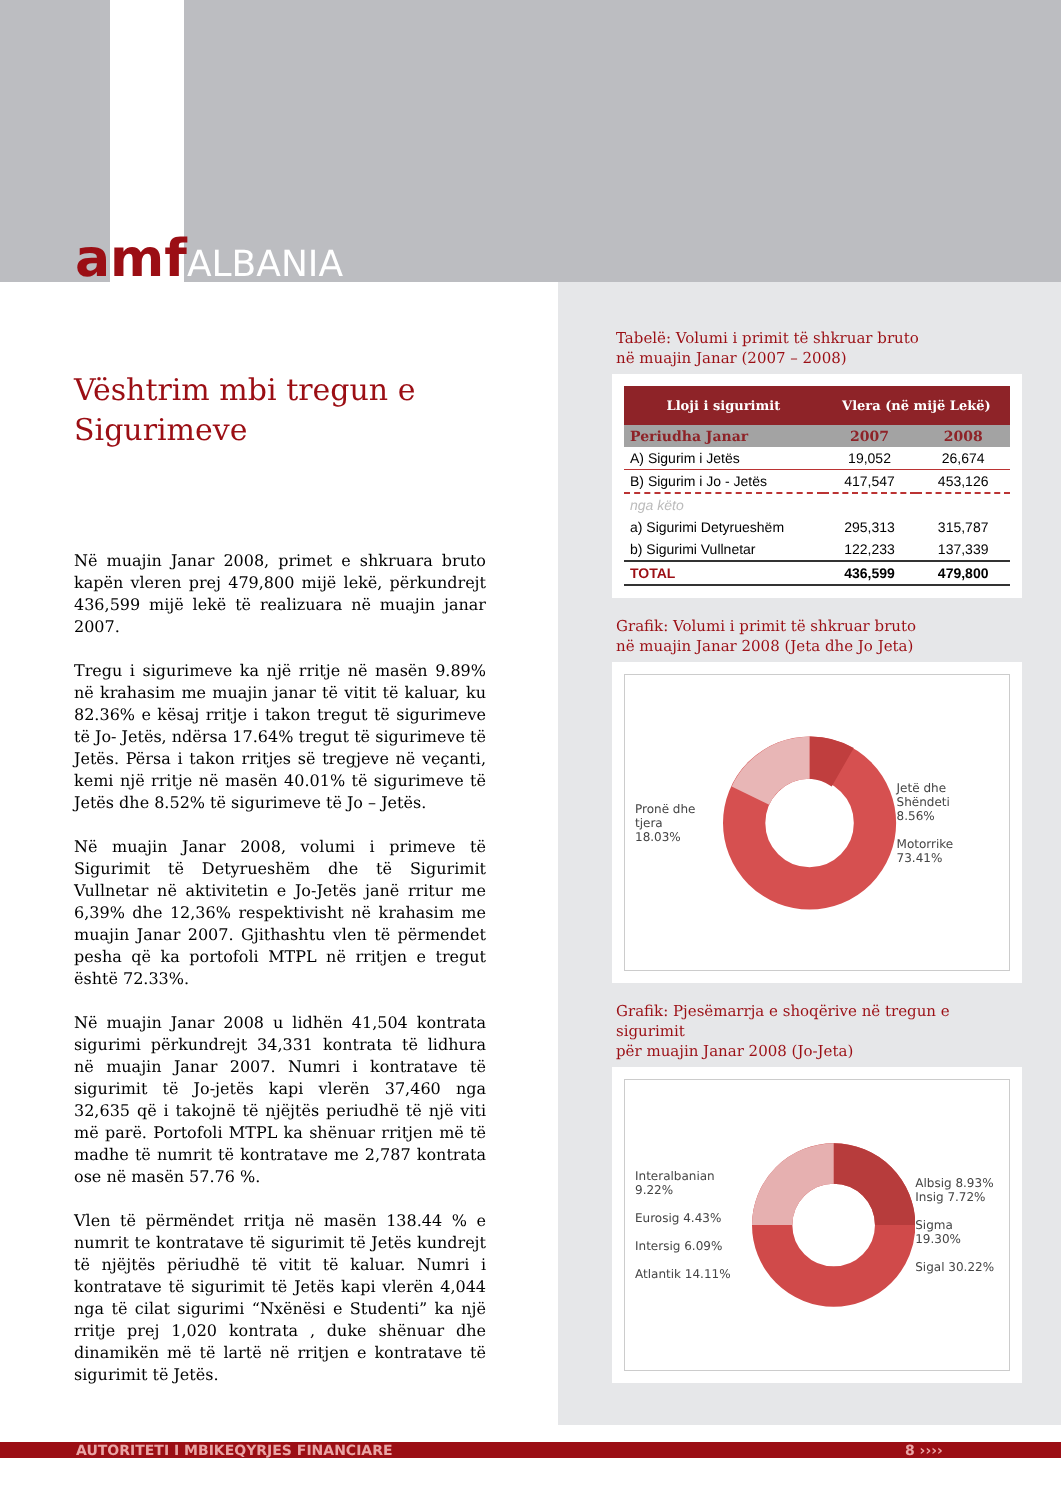amfALBANIA
Vështrim mbi tregun e Sigurimeve
Në muajin Janar 2008, primet e shkruara bruto kapën vleren prej 479,800 mijë lekë, përkundrejt 436,599 mijë lekë të realizuara në muajin janar 2007.
Tregu i sigurimeve ka një rritje në masën 9.89% në krahasim me muajin janar të vitit të kaluar, ku 82.36% e kësaj rritje i takon tregut të sigurimeve të Jo- Jetës, ndërsa 17.64% tregut të sigurimeve të Jetës. Përsa i takon rritjes së tregjeve në veçanti, kemi një rritje në masën 40.01% të sigurimeve të Jetës dhe 8.52% të sigurimeve të Jo – Jetës.
Në muajin Janar 2008, volumi i primeve të Sigurimit të Detyrueshëm dhe të Sigurimit Vullnetar në aktivitetin e Jo-Jetës janë rritur me 6,39% dhe 12,36% respektivisht në krahasim me muajin Janar 2007. Gjithashtu vlen të përmendet pesha që ka portofoli MTPL në rritjen e tregut është 72.33%.
Në muajin Janar 2008 u lidhën 41,504 kontrata sigurimi përkundrejt 34,331 kontrata të lidhura në muajin Janar 2007. Numri i kontratave të sigurimit të Jo-jetës kapi vlerën 37,460 nga 32,635 që i takojnë të njëjtës periudhë të një viti më parë. Portofoli MTPL ka shënuar rritjen më të madhe të numrit të kontratave me 2,787 kontrata ose në masën 57.76 %.
Vlen të përmëndet rritja në masën 138.44 % e numrit te kontratave të sigurimit të Jetës kundrejt të njëjtës përiudhë të vitit të kaluar. Numri i kontratave të sigurimit të Jetës kapi vlerën 4,044 nga të cilat sigurimi “Nxënësi e Studenti” ka një rritje prej 1,020 kontrata , duke shënuar dhe dinamikën më të lartë në rritjen e kontratave të sigurimit të Jetës.
Tabelë: Volumi i primit të shkruar bruto
në muajin Janar (2007 – 2008)
| Lloji i sigurimit | Vlera (në mijë Lekë) | |
| --- | --- | --- |
| Periudha Janar | 2007 | 2008 |
| A) Sigurim i Jetës | 19,052 | 26,674 |
| B) Sigurim i Jo - Jetës | 417,547 | 453,126 |
| nga këto | | |
| a) Sigurimi Detyrueshëm | 295,313 | 315,787 |
| b) Sigurimi Vullnetar | 122,233 | 137,339 |
| TOTAL | 436,599 | 479,800 |
Grafik: Volumi i primit të shkruar bruto
në muajin Janar 2008 (Jeta dhe Jo Jeta)
Pronë dhe tjera
18.03%
Jetë dhe Shëndeti
8.56%
Motorrike
73.41%
Grafik: Pjesëmarrja e shoqërive në tregun e sigurimit
për muajin Janar 2008 (Jo-Jeta)
Interalbanian 9.22%
Eurosig 4.43%
Intersig 6.09%
Atlantik 14.11%
Albsig 8.93%
Insig 7.72%
Sigma 19.30%
Sigal 30.22%
AUTORITETI I MBIKEQYRJES FINANCIARE 8 ››››